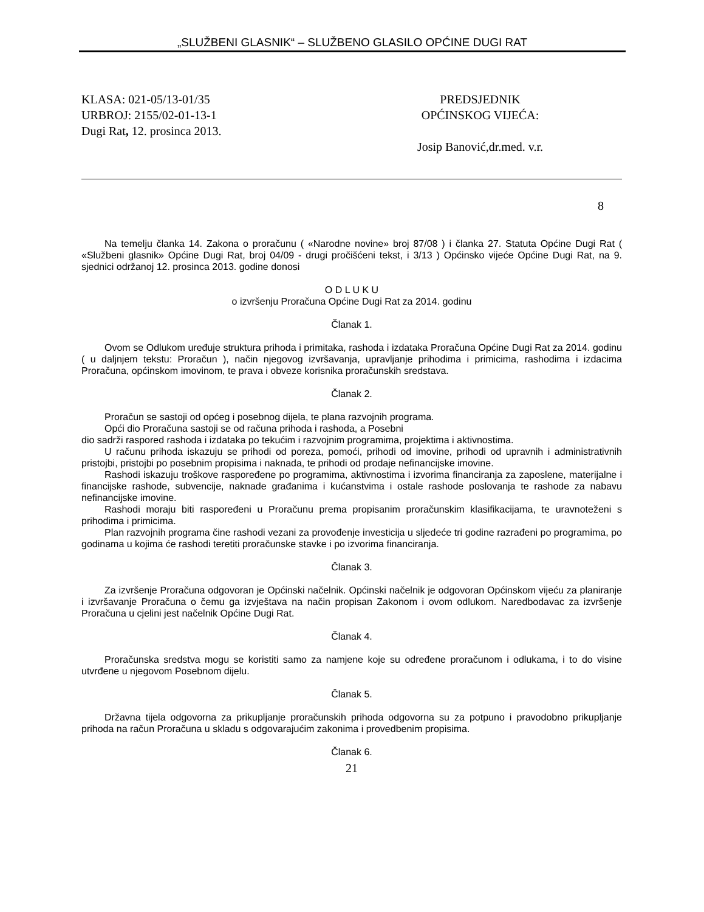„SLUŽBENI GLASNIK“ – SLUŽBENO GLASILO OPĆINE DUGI RAT
KLASA: 021-05/13-01/35
URBROJ: 2155/02-01-13-1
Dugi Rat, 12. prosinca 2013.
PREDSJEDNIK
OPĆINSKOG VIJEĆA:
Josip Banović,dr.med. v.r.
8
Na temelju članka 14. Zakona o proračunu ( «Narodne novine» broj 87/08 ) i članka 27. Statuta Općine Dugi Rat ( «Službeni glasnik» Općine Dugi Rat, broj 04/09 - drugi pročišćeni tekst, i 3/13 ) Općinsko vijeće Općine Dugi Rat, na 9. sjednici održanoj 12. prosinca 2013. godine donosi
O D L U K U
o izvršenju Proračuna Općine Dugi Rat za 2014. godinu
Članak 1.
Ovom se Odlukom uređuje struktura prihoda i primitaka, rashoda i izdataka Proračuna Općine Dugi Rat za 2014. godinu ( u daljnjem tekstu: Proračun ), način njegovog izvršavanja, upravljanje prihodima i primicima, rashodima i izdacima Proračuna, općinskom imovinom, te prava i obveze korisnika proračunskih sredstava.
Članak 2.
Proračun se sastoji od općeg i posebnog dijela, te plana razvojnih programa.
Opći dio Proračuna sastoji se od računa prihoda i rashoda, a Posebni
dio sadrži raspored rashoda i izdataka po tekućim i razvojnim programima, projektima i aktivnostima.
U računu prihoda iskazuju se prihodi od poreza, pomoći, prihodi od imovine, prihodi od upravnih i administrativnih pristojbi, pristojbi po posebnim propisima i naknada, te prihodi od prodaje nefinancijske imovine.
Rashodi iskazuju troškove raspoređene po programima, aktivnostima i izvorima financiranja za zaposlene, materijalne i financijske rashode, subvencije, naknade građanima i kućanstvima i ostale rashode poslovanja te rashode za nabavu nefinancijske imovine.
Rashodi moraju biti raspoređeni u Proračunu prema propisanim proračunskim klasifikacijama, te uravnoteženi s prihodima i primicima.
Plan razvojnih programa čine rashodi vezani za provođenje investicija u sljedeće tri godine razrađeni po programima, po godinama u kojima će rashodi teretiti proračunske stavke i po izvorima financiranja.
Članak 3.
Za izvršenje Proračuna odgovoran je Općinski načelnik. Općinski načelnik je odgovoran Općinskom vijeću za planiranje i izvršavanje Proračuna o čemu ga izvještava na način propisan Zakonom i ovom odlukom. Naredbodavac za izvršenje Proračuna u cjelini jest načelnik Općine Dugi Rat.
Članak 4.
Proračunska sredstva mogu se koristiti samo za namjene koje su određene proračunom i odlukama, i to do visine utvrđene u njegovom Posebnom dijelu.
Članak 5.
Državna tijela odgovorna za prikupljanje proračunskih prihoda odgovorna su za potpuno i pravodobno prikupljanje prihoda na račun Proračuna u skladu s odgovarajućim zakonima i provedbenim propisima.
Članak 6.
21